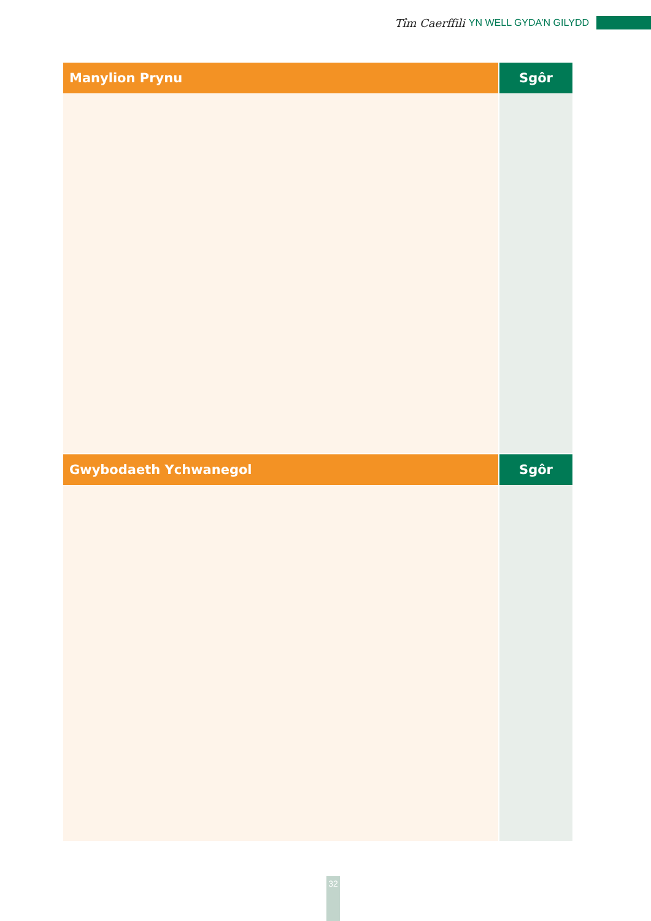Tîm Caerffili YN WELL GYDA’N GILYDD
| Manylion Prynu | Sgôr |
| --- | --- |
| Gwybodaeth Ychwanegol | Sgôr |
32